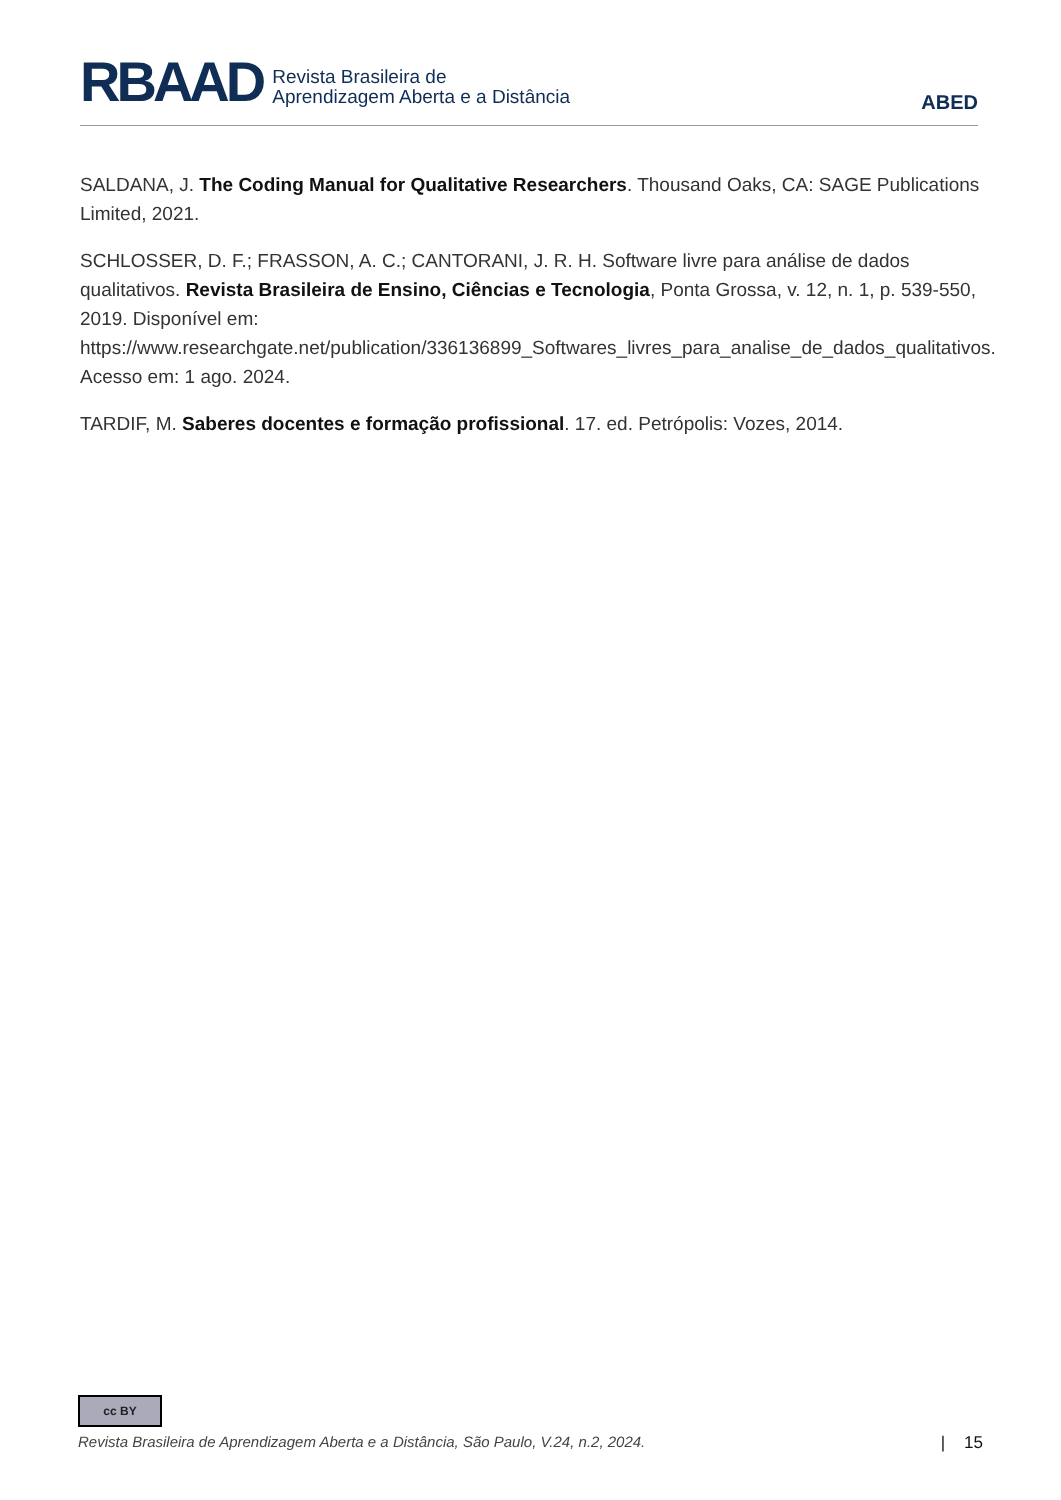RBAAD
Revista Brasileira de
Aprendizagem Aberta e a Distância
ABED
SALDANA, J. The Coding Manual for Qualitative Researchers. Thousand Oaks, CA: SAGE Publications Limited, 2021.
SCHLOSSER, D. F.; FRASSON, A. C.; CANTORANI, J. R. H. Software livre para análise de dados qualitativos. Revista Brasileira de Ensino, Ciências e Tecnologia, Ponta Grossa, v. 12, n. 1, p. 539-550, 2019. Disponível em: https://www.researchgate.net/publication/336136899_Softwares_livres_para_analise_de_dados_qualitativos. Acesso em: 1 ago. 2024.
TARDIF, M. Saberes docentes e formação profissional. 17. ed. Petrópolis: Vozes, 2014.
cc BY
Revista Brasileira de Aprendizagem Aberta e a Distância, São Paulo, V.24, n.2, 2024. | 15